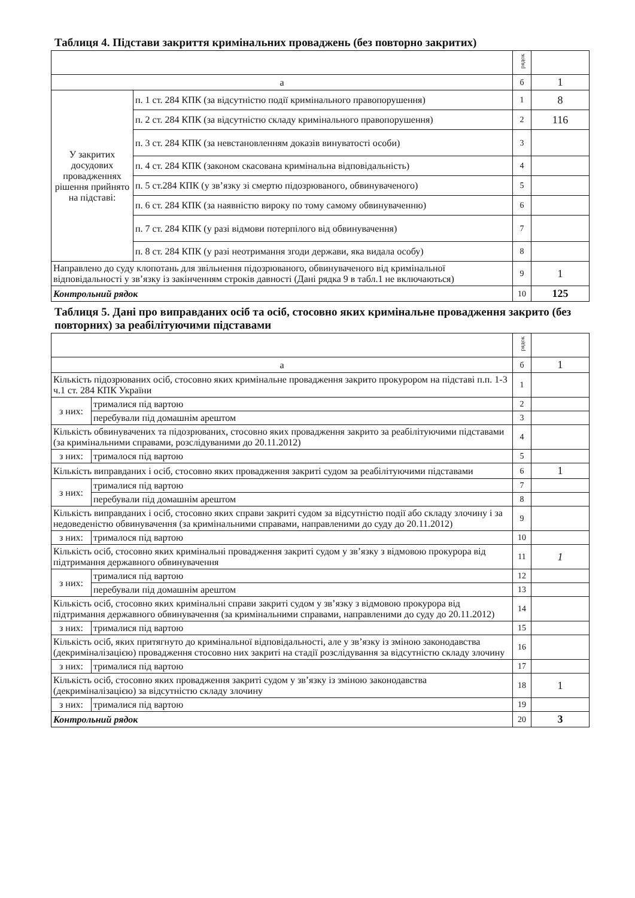Таблиця 4. Підстави закриття кримінальних проваджень (без повторно закритих)
| | | рядок | |
| а | | б | 1 |
| У закритих досудових провадженнях рішення прийнято на підставі: | п. 1 ст. 284 КПК (за відсутністю події кримінального правопорушення) | 1 | 8 |
| | п. 2 ст. 284 КПК (за відсутністю складу кримінального правопорушення) | 2 | 116 |
| | п. 3 ст. 284 КПК (за невстановленням доказів винуватості особи) | 3 | |
| | п. 4 ст. 284 КПК (законом скасована кримінальна відповідальність) | 4 | |
| | п. 5 ст.284 КПК (у зв’язку зі смертю підозрюваного, обвинуваченого) | 5 | |
| | п. 6 ст. 284 КПК (за наявністю вироку по тому самому обвинуваченню) | 6 | |
| | п. 7 ст. 284 КПК (у разі відмови потерпілого від обвинувачення) | 7 | |
| | п. 8 ст. 284 КПК (у разі неотримання згоди держави, яка видала особу) | 8 | |
| Направлено до суду клопотань для звільнення підозрюваного, обвинуваченого від кримінальної відповідальності у зв’язку із закінченням строків давності (Дані рядка 9 в табл.1 не включаються) | | 9 | 1 |
| Контрольний рядок | | 10 | 125 |
Таблиця 5. Дані про виправданих осіб та осіб, стосовно яких кримінальне провадження закрито (без повторних) за реабілітуючими підставами
| | | рядок | |
| а | | б | 1 |
| Кількість підозрюваних осіб, стосовно яких кримінальне провадження закрито прокурором на підставі п.п. 1-3 ч.1 ст. 284 КПК України | | 1 | |
| з них: | трималися під вартою | 2 | |
| | перебували під домашнім арештом | 3 | |
| Кількість обвинувачених та підозрюваних, стосовно яких провадження закрито за реабілітуючими підставами (за кримінальними справами, розслідуваними до 20.11.2012) | | 4 | |
| з них: | трималося під вартою | 5 | |
| Кількість виправданих і осіб, стосовно яких провадження закриті судом за реабілітуючими підставами | | 6 | 1 |
| з них: | трималися під вартою | 7 | |
| | перебували під домашнім арештом | 8 | |
| Кількість виправданих і осіб, стосовно яких справи закриті судом за відсутністю події або складу злочину і за недоведеністю обвинувачення (за кримінальними справами, направленими до суду до 20.11.2012) | | 9 | |
| з них: | трималося під вартою | 10 | |
| Кількість осіб, стосовно яких кримінальні провадження закриті судом у зв’язку з відмовою прокурора від підтримання державного обвинувачення | | 11 | 1 |
| з них: | трималися під вартою | 12 | |
| | перебували під домашнім арештом | 13 | |
| Кількість осіб, стосовно яких кримінальні справи закриті судом у зв’язку з відмовою прокурора від підтримання державного обвинувачення (за кримінальними справами, направленими до суду до 20.11.2012) | | 14 | |
| з них: | трималися під вартою | 15 | |
| Кількість осіб, яких притягнуто до кримінальної відповідальності, але у зв’язку із зміною законодавства (декриміналізацією) провадження стосовно них закриті на стадії розслідування за відсутністю складу злочину | | 16 | |
| з них: | трималися під вартою | 17 | |
| Кількість осіб, стосовно яких провадження закриті судом у зв’язку із зміною законодавства (декриміналізацією) за відсутністю складу злочину | | 18 | 1 |
| з них: | трималися під вартою | 19 | |
| Контрольний рядок | | 20 | 3 |